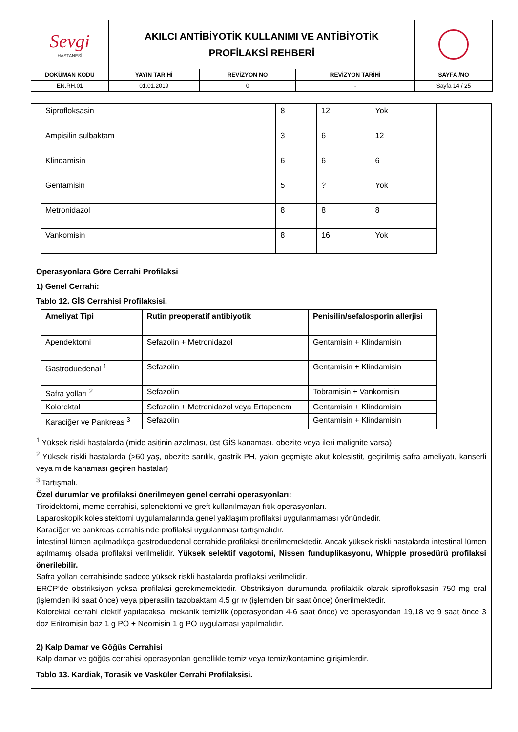| Sevgi HASTANESİ | AKILCI ANTİBİYOTİK KULLANIMI VE ANTİBİYOTİK PROFİLAKSİ REHBERİ | | | |
| DOKÜMAN KODU | YAYIN TARİHİ | REVİZYON NO | REVİZYON TARİHİ | SAYFA /NO |
| EN.RH.01 | 01.01.2019 | 0 | - | Sayfa 14 / 25 |
| Siprofloksasin | 8 | 12 | Yok |
| Ampisilin sulbaktam | 3 | 6 | 12 |
| Klindamisin | 6 | 6 | 6 |
| Gentamisin | 5 | ? | Yok |
| Metronidazol | 8 | 8 | 8 |
| Vankomisin | 8 | 16 | Yok |
Operasyonlara Göre Cerrahi Profilaksi
1) Genel Cerrahi:
Tablo 12. GİS Cerrahisi Profilaksisi.
| Ameliyat Tipi | Rutin preoperatif antibiyotik | Penisilin/sefalosporin allerjisi |
| --- | --- | --- |
| Apendektomi | Sefazolin + Metronidazol | Gentamisin + Klindamisin |
| Gastroduedenal <sup>1</sup> | Sefazolin | Gentamisin + Klindamisin |
| Safra yolları <sup>2</sup> | Sefazolin | Tobramisin + Vankomisin |
| Kolorektal | Sefazolin + Metronidazol veya Ertapenem | Gentamisin + Klindamisin |
| Karaciğer ve Pankreas <sup>3</sup> | Sefazolin | Gentamisin + Klindamisin |
<sup>1</sup> Yüksek riskli hastalarda (mide asitinin azalması, üst GİS kanaması, obezite veya ileri malignite varsa)
<sup>2</sup> Yüksek riskli hastalarda (>60 yaş, obezite sarılık, gastrik PH, yakın geçmişte akut kolesistit, geçirilmiş safra ameliyatı, kanserli veya mide kanaması geçiren hastalar)
<sup>3</sup> Tartışmalı.
Özel durumlar ve profilaksi önerilmeyen genel cerrahi operasyonları:
Tiroidektomi, meme cerrahisi, splenektomi ve greft kullanılmayan fıtık operasyonları.
Laparoskopik kolesistektomi uygulamalarında genel yaklaşım profilaksi uygulanmaması yönündedir.
Karaciğer ve pankreas cerrahisinde profilaksi uygulanması tartışmalıdır.
İntestinal lümen açılmadıkça gastroduedenal cerrahide profilaksi önerilmemektedir. Ancak yüksek riskli hastalarda intestinal lümen açılmamış olsada profilaksi verilmelidir. Yüksek selektif vagotomi, Nissen funduplikasyonu, Whipple prosedürü profilaksi önerilebilir.
Safra yolları cerrahisinde sadece yüksek riskli hastalarda profilaksi verilmelidir.
ERCP’de obstriksiyon yoksa profilaksi gerekmemektedir. Obstriksiyon durumunda profilaktik olarak siprofloksasin 750 mg oral (işlemden iki saat önce) veya piperasilin tazobaktam 4.5 gr ıv (işlemden bir saat önce) önerilmektedir.
Kolorektal cerrahi elektif yapılacaksa; mekanik temizlik (operasyondan 4-6 saat önce) ve operasyondan 19,18 ve 9 saat önce 3 doz Eritromisin baz 1 g PO + Neomisin 1 g PO uygulaması yapılmalıdır.
2) Kalp Damar ve Göğüs Cerrahisi
Kalp damar ve göğüs cerrahisi operasyonları genellikle temiz veya temiz/kontamine girişimlerdir.
Tablo 13. Kardiak, Torasik ve Vasküler Cerrahi Profilaksisi.